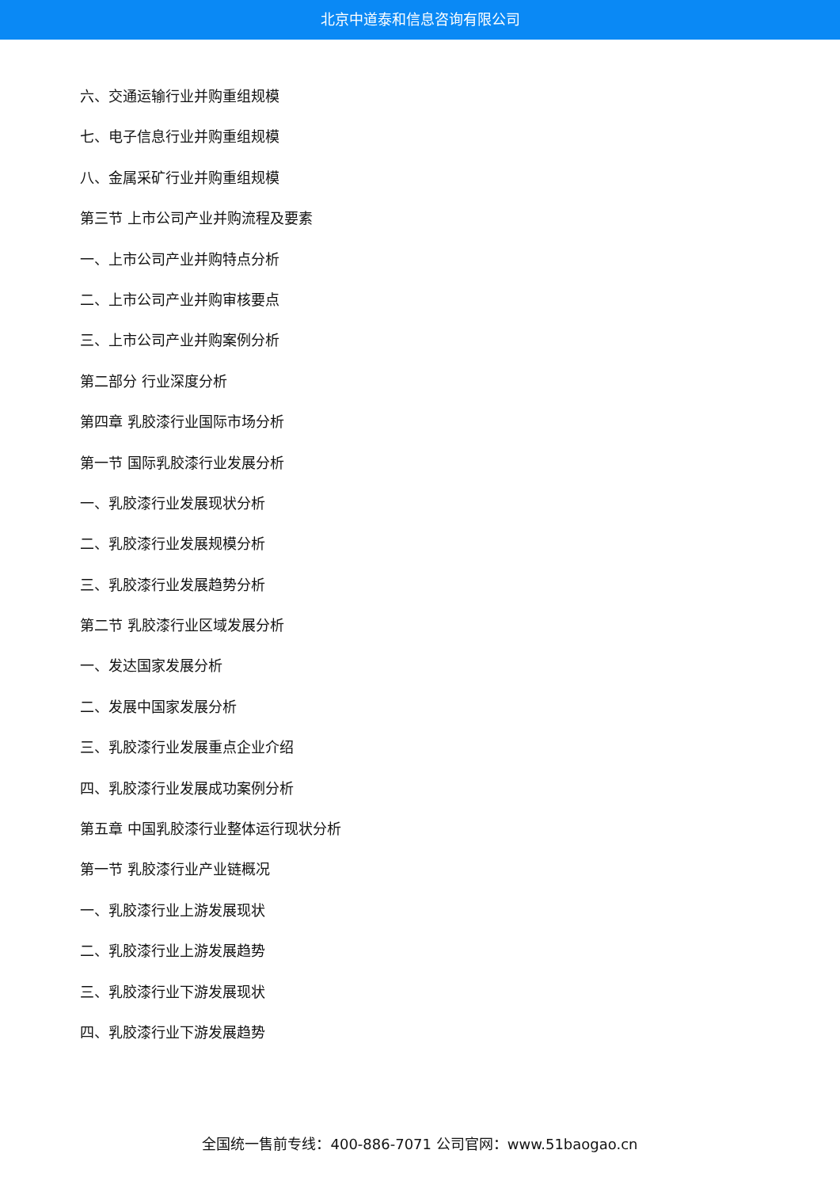北京中道泰和信息咨询有限公司
六、交通运输行业并购重组规模
七、电子信息行业并购重组规模
八、金属采矿行业并购重组规模
第三节 上市公司产业并购流程及要素
一、上市公司产业并购特点分析
二、上市公司产业并购审核要点
三、上市公司产业并购案例分析
第二部分 行业深度分析
第四章 乳胶漆行业国际市场分析
第一节 国际乳胶漆行业发展分析
一、乳胶漆行业发展现状分析
二、乳胶漆行业发展规模分析
三、乳胶漆行业发展趋势分析
第二节 乳胶漆行业区域发展分析
一、发达国家发展分析
二、发展中国家发展分析
三、乳胶漆行业发展重点企业介绍
四、乳胶漆行业发展成功案例分析
第五章 中国乳胶漆行业整体运行现状分析
第一节 乳胶漆行业产业链概况
一、乳胶漆行业上游发展现状
二、乳胶漆行业上游发展趋势
三、乳胶漆行业下游发展现状
四、乳胶漆行业下游发展趋势
全国统一售前专线：400-886-7071 公司官网：www.51baogao.cn